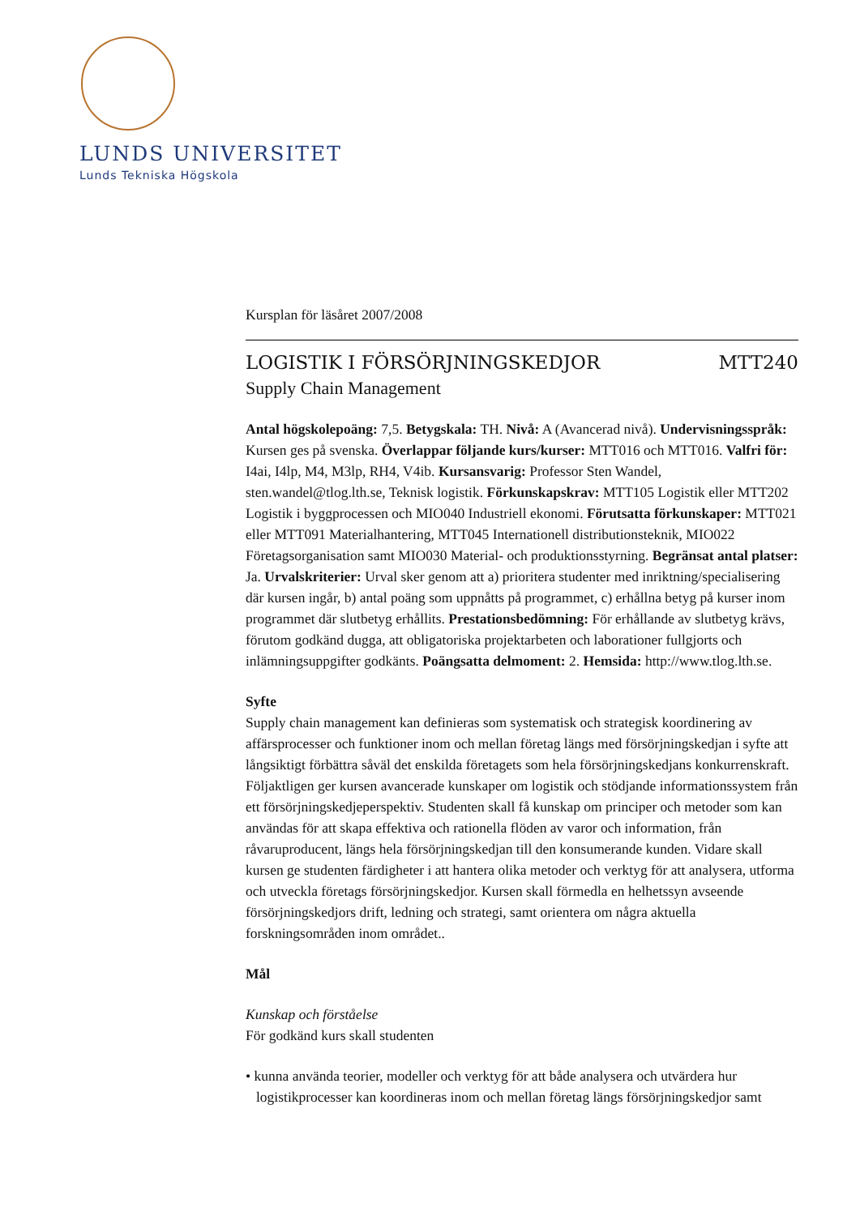LUNDS UNIVERSITET
Lunds Tekniska Högskola
Kursplan för läsåret 2007/2008
LOGISTIK I FÖRSÖRJNINGSKEDJOR MTT240
Supply Chain Management
Antal högskolepoäng: 7,5. Betygskala: TH. Nivå: A (Avancerad nivå). Undervisningsspråk: Kursen ges på svenska. Överlappar följande kurs/kurser: MTT016 och MTT016. Valfri för: I4ai, I4lp, M4, M3lp, RH4, V4ib. Kursansvarig: Professor Sten Wandel, sten.wandel@tlog.lth.se, Teknisk logistik. Förkunskapskrav: MTT105 Logistik eller MTT202 Logistik i byggprocessen och MIO040 Industriell ekonomi. Förutsatta förkunskaper: MTT021 eller MTT091 Materialhantering, MTT045 Internationell distributionsteknik, MIO022 Företagsorganisation samt MIO030 Material- och produktionsstyrning. Begränsat antal platser: Ja. Urvalskriterier: Urval sker genom att a) prioritera studenter med inriktning/specialisering där kursen ingår, b) antal poäng som uppnåtts på programmet, c) erhållna betyg på kurser inom programmet där slutbetyg erhållits. Prestationsbedömning: För erhållande av slutbetyg krävs, förutom godkänd dugga, att obligatoriska projektarbeten och laborationer fullgjorts och inlämningsuppgifter godkänts. Poängsatta delmoment: 2. Hemsida: http://www.tlog.lth.se.
Syfte
Supply chain management kan definieras som systematisk och strategisk koordinering av affärsprocesser och funktioner inom och mellan företag längs med försörjningskedjan i syfte att långsiktigt förbättra såväl det enskilda företagets som hela försörjningskedjans konkurrenskraft. Följaktligen ger kursen avancerade kunskaper om logistik och stödjande informationssystem från ett försörjningskedjeperspektiv. Studenten skall få kunskap om principer och metoder som kan användas för att skapa effektiva och rationella flöden av varor och information, från råvaruproducent, längs hela försörjningskedjan till den konsumerande kunden. Vidare skall kursen ge studenten färdigheter i att hantera olika metoder och verktyg för att analysera, utforma och utveckla företags försörjningskedjor. Kursen skall förmedla en helhetssyn avseende försörjningskedjors drift, ledning och strategi, samt orientera om några aktuella forskningsområden inom området..
Mål
Kunskap och förståelse
För godkänd kurs skall studenten
• kunna använda teorier, modeller och verktyg för att både analysera och utvärdera hur logistikprocesser kan koordineras inom och mellan företag längs försörjningskedjor samt